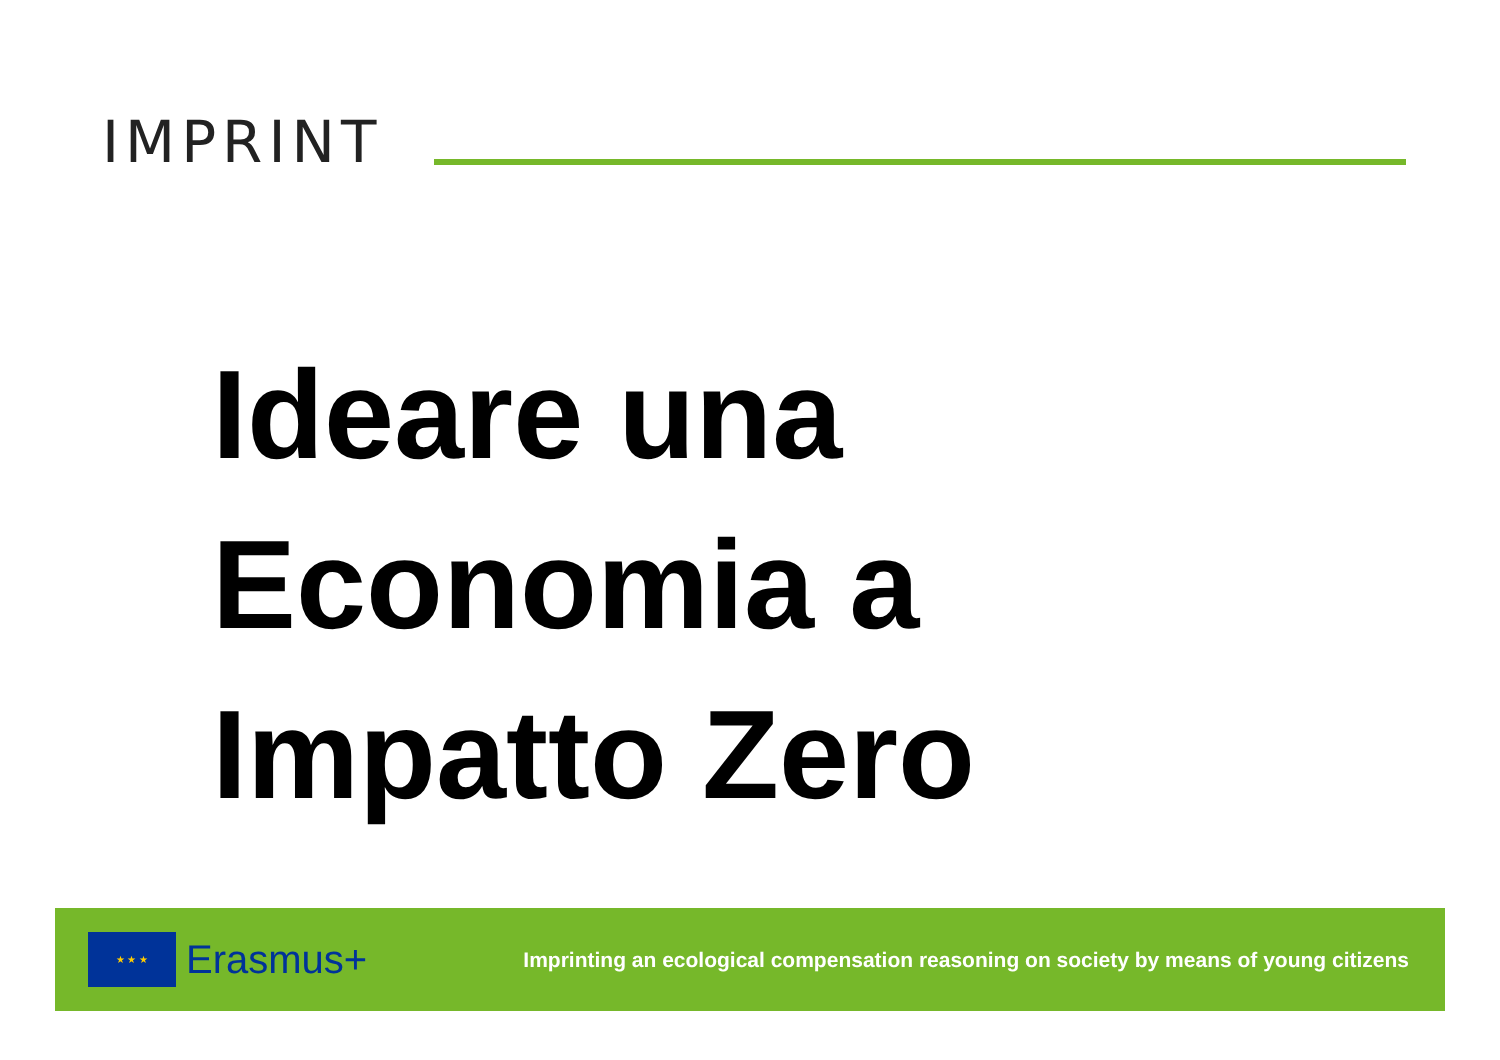IMPRINT
Ideare una
Economia a
Impatto Zero
★ ★ ★
Erasmus+
Imprinting an ecological compensation reasoning on society by means of young citizens